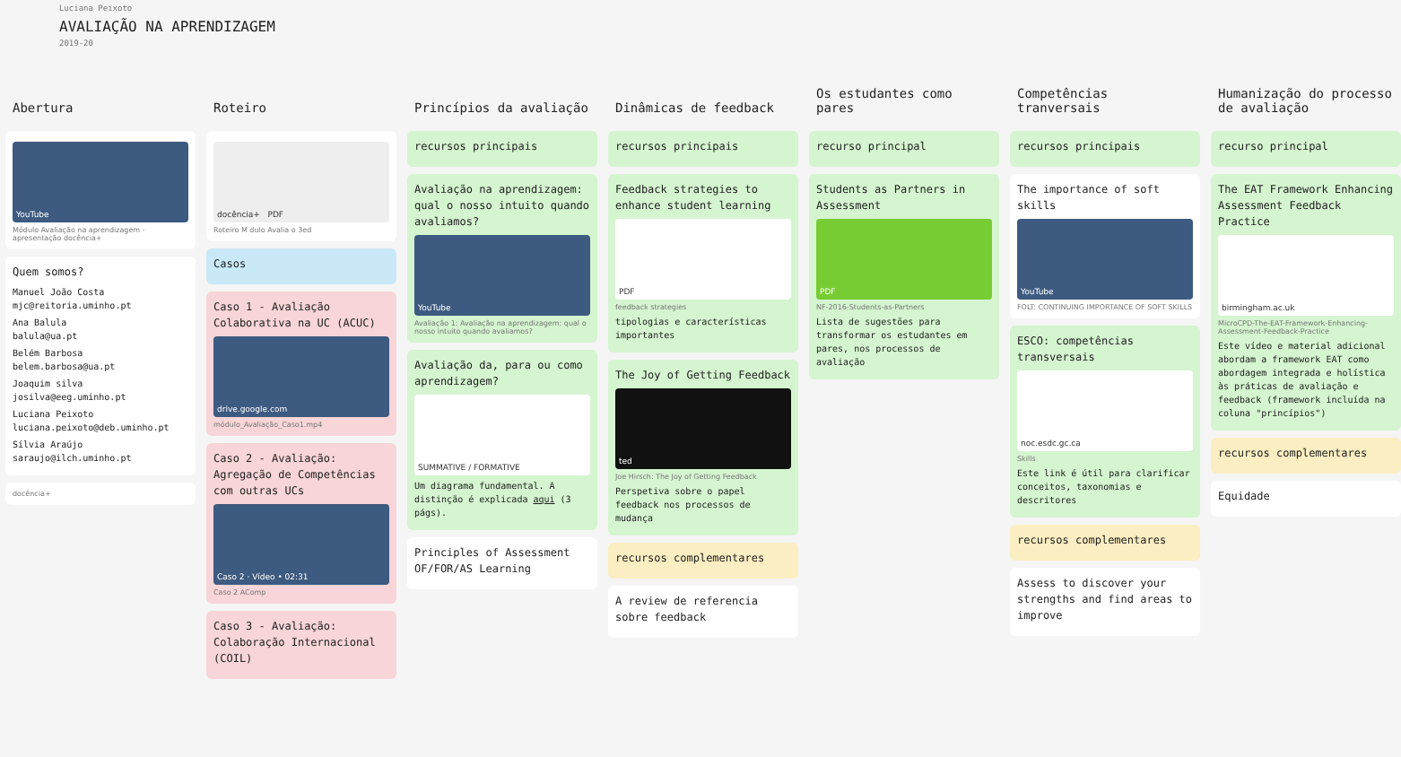Luciana Peixoto
AVALIAÇÃO NA APRENDIZAGEM
2019-20
Abertura
YouTube
Módulo Avaliação na aprendizagem - apresentação docência+
Quem somos?
Manuel João Costa
mjc@reitoria.uminho.pt
Ana Balula
balula@ua.pt
Belém Barbosa
belem.barbosa@ua.pt
Joaquim silva
josilva@eeg.uminho.pt
Luciana Peixoto
luciana.peixoto@deb.uminho.pt
Sílvia Araújo
saraujo@ilch.uminho.pt
docência+
Roteiro
docência+ PDF
Roteiro M dulo Avalia o 3ed
Casos
Caso 1 - Avaliação Colaborativa na UC (ACUC)
drive.google.com
módulo_Avaliação_Caso1.mp4
Caso 2 - Avaliação: Agregação de Competências com outras UCs
Caso 2 · Vídeo • 02:31
Caso 2 AComp
Caso 3 - Avaliação: Colaboração Internacional (COIL)
Princípios da avaliação
recursos principais
Avaliação na aprendizagem: qual o nosso intuito quando avaliamos?
YouTube
Avaliação 1: Avaliação na aprendizagem: qual o nosso intuito quando avaliamos?
Avaliação da, para ou como aprendizagem?
SUMMATIVE / FORMATIVE
Um diagrama fundamental. A distinção é explicada aqui (3 págs).
Principles of Assessment OF/FOR/AS Learning
Dinâmicas de feedback
recursos principais
Feedback strategies to enhance student learning
PDF
feedback strategies
tipologias e características importantes
The Joy of Getting Feedback
ted
Joe Hirsch: The Joy of Getting Feedback
Perspetiva sobre o papel feedback nos processos de mudança
recursos complementares
A review de referencia sobre feedback
Os estudantes como pares
recurso principal
Students as Partners in Assessment
PDF
NF-2016-Students-as-Partners
Lista de sugestões para transformar os estudantes em pares, nos processos de avaliação
Competências tranversais
recursos principais
The importance of soft skills
YouTube
FOLT: CONTINUING IMPORTANCE OF SOFT SKILLS
ESCO: competências transversais
noc.esdc.gc.ca
Skills
Este link é útil para clarificar conceitos, taxonomias e descritores
recursos complementares
Assess to discover your strengths and find areas to improve
Humanização do processo de avaliação
recurso principal
The EAT Framework Enhancing Assessment Feedback Practice
birmingham.ac.uk
MicroCPD-The-EAT-Framework-Enhancing-Assessment-Feedback-Practice
Este vídeo e material adicional abordam a framework EAT como abordagem integrada e holística às práticas de avaliação e feedback (framework incluída na coluna "princípios")
recursos complementares
Equidade